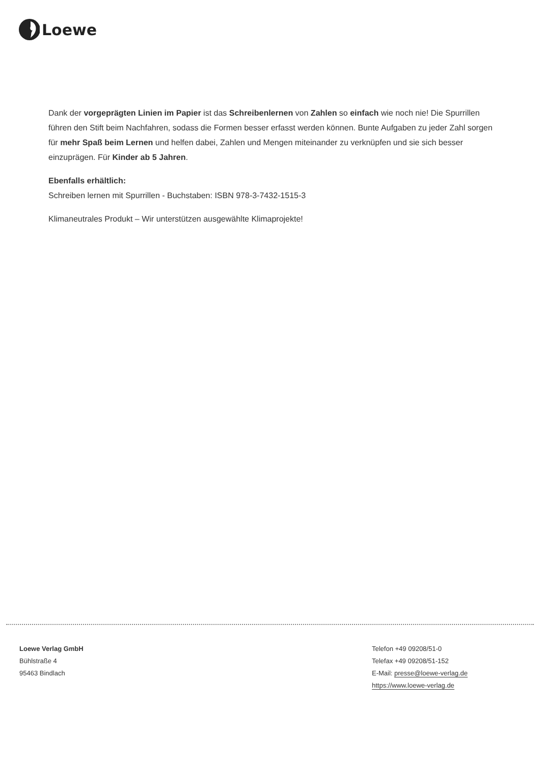Loewe
Dank der vorgeprägten Linien im Papier ist das Schreibenlernen von Zahlen so einfach wie noch nie! Die Spurrillen führen den Stift beim Nachfahren, sodass die Formen besser erfasst werden können. Bunte Aufgaben zu jeder Zahl sorgen für mehr Spaß beim Lernen und helfen dabei, Zahlen und Mengen miteinander zu verknüpfen und sie sich besser einzuprägen. Für Kinder ab 5 Jahren.
Ebenfalls erhältlich:
Schreiben lernen mit Spurrillen - Buchstaben: ISBN 978-3-7432-1515-3
Klimaneutrales Produkt – Wir unterstützen ausgewählte Klimaprojekte!
Loewe Verlag GmbH
Bühlstraße 4
95463 Bindlach
Telefon +49 09208/51-0
Telefax +49 09208/51-152
E-Mail: presse@loewe-verlag.de
https://www.loewe-verlag.de